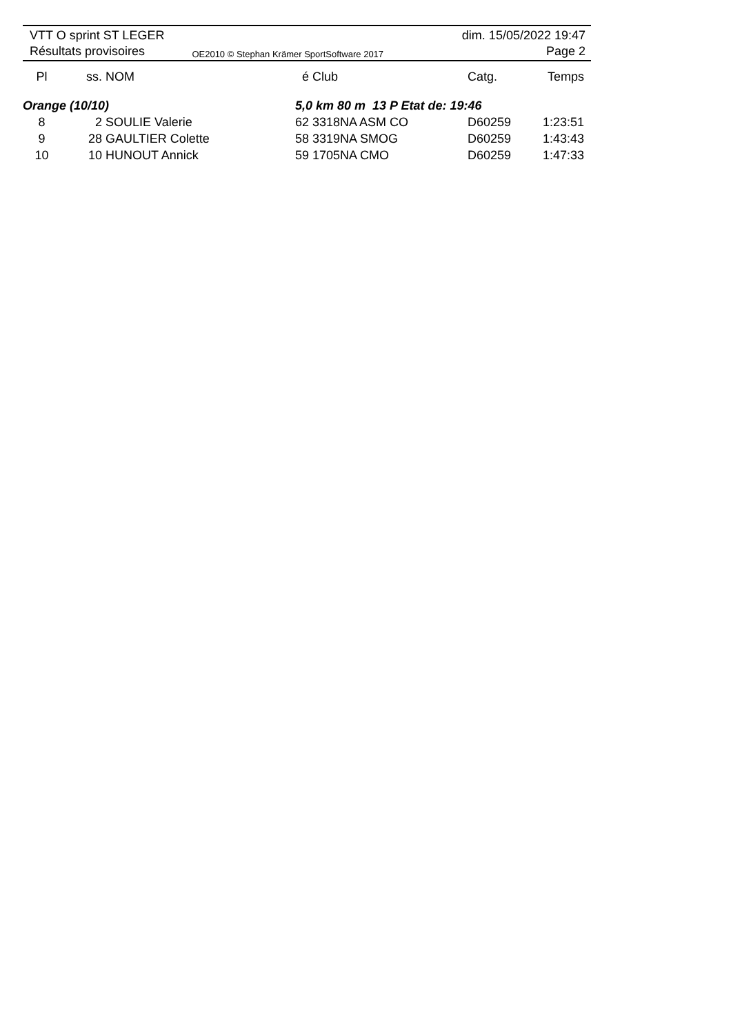VTT O sprint ST LEGER
Résultats provisoires
OE2010 © Stephan Krämer SportSoftware 2017
dim. 15/05/2022 19:47
Page 2
| Pl | ss. | NOM | é | Club | Catg. | Temps |
| --- | --- | --- | --- | --- | --- | --- |
| Orange (10/10) | | | 5,0 km 80 m 13 P Etat de: 19:46 | | | |
| 8 | 2 | SOULIE Valerie | 62 | 3318NA ASM CO | D60259 | 1:23:51 |
| 9 | 28 | GAULTIER Colette | 58 | 3319NA SMOG | D60259 | 1:43:43 |
| 10 | 10 | HUNOUT Annick | 59 | 1705NA CMO | D60259 | 1:47:33 |